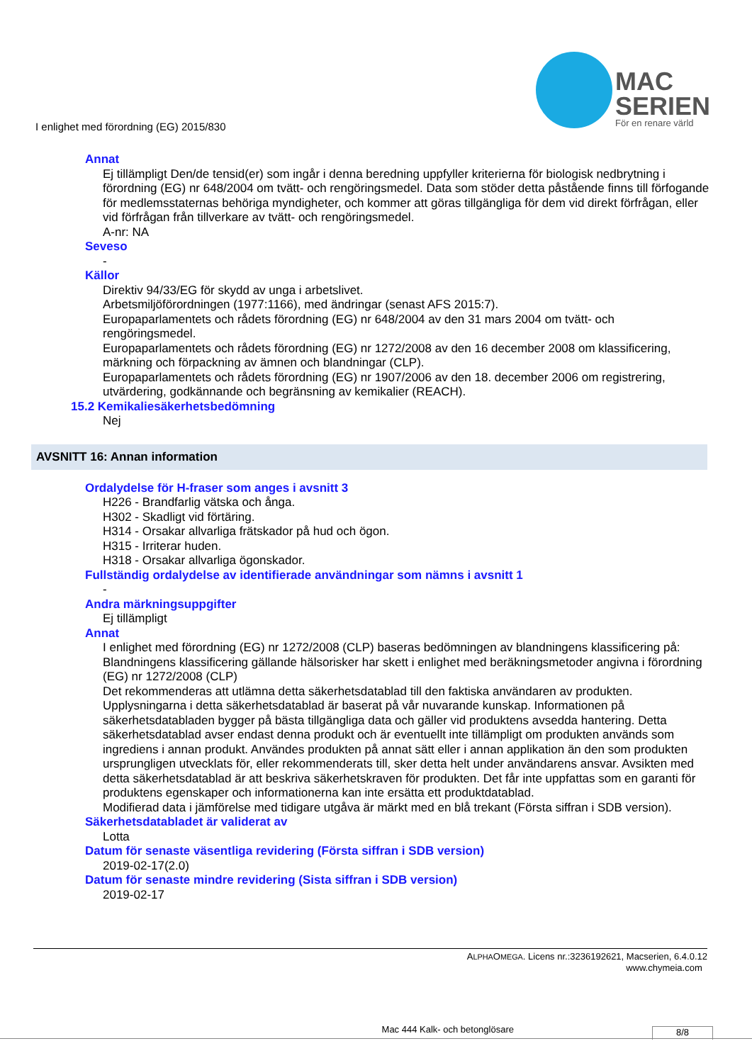I enlighet med förordning (EG) 2015/830
MAC
SERIEN
För en renare värld
Annat
Ej tillämpligt Den/de tensid(er) som ingår i denna beredning uppfyller kriterierna för biologisk nedbrytning i förordning (EG) nr 648/2004 om tvätt- och rengöringsmedel. Data som stöder detta påstående finns till förfogande för medlemsstaternas behöriga myndigheter, och kommer att göras tillgängliga för dem vid direkt förfrågan, eller vid förfrågan från tillverkare av tvätt- och rengöringsmedel.
A-nr: NA
Seveso
-
Källor
Direktiv 94/33/EG för skydd av unga i arbetslivet.
Arbetsmiljöförordningen (1977:1166), med ändringar (senast AFS 2015:7).
Europaparlamentets och rådets förordning (EG) nr 648/2004 av den 31 mars 2004 om tvätt- och rengöringsmedel.
Europaparlamentets och rådets förordning (EG) nr 1272/2008 av den 16 december 2008 om klassificering, märkning och förpackning av ämnen och blandningar (CLP).
Europaparlamentets och rådets förordning (EG) nr 1907/2006 av den 18. december 2006 om registrering, utvärdering, godkännande och begränsning av kemikalier (REACH).
15.2 Kemikaliesäkerhetsbedömning
Nej
AVSNITT 16: Annan information
Ordalydelse för H-fraser som anges i avsnitt 3
H226 - Brandfarlig vätska och ånga.
H302 - Skadligt vid förtäring.
H314 - Orsakar allvarliga frätskador på hud och ögon.
H315 - Irriterar huden.
H318 - Orsakar allvarliga ögonskador.
Fullständig ordalydelse av identifierade användningar som nämns i avsnitt 1
-
Andra märkningsuppgifter
Ej tillämpligt
Annat
I enlighet med förordning (EG) nr 1272/2008 (CLP) baseras bedömningen av blandningens klassificering på:
Blandningens klassificering gällande hälsorisker har skett i enlighet med beräkningsmetoder angivna i förordning (EG) nr 1272/2008 (CLP)
Det rekommenderas att utlämna detta säkerhetsdatablad till den faktiska användaren av produkten.
Upplysningarna i detta säkerhetsdatablad är baserat på vår nuvarande kunskap. Informationen på säkerhetsdatabladen bygger på bästa tillgängliga data och gäller vid produktens avsedda hantering. Detta säkerhetsdatablad avser endast denna produkt och är eventuellt inte tillämpligt om produkten används som ingrediens i annan produkt. Användes produkten på annat sätt eller i annan applikation än den som produkten ursprungligen utvecklats för, eller rekommenderats till, sker detta helt under användarens ansvar. Avsikten med detta säkerhetsdatablad är att beskriva säkerhetskraven för produkten. Det får inte uppfattas som en garanti för produktens egenskaper och informationerna kan inte ersätta ett produktdatablad.
Modifierad data i jämförelse med tidigare utgåva är märkt med en blå trekant (Första siffran i SDB version).
Säkerhetsdatabladet är validerat av
Lotta
Datum för senaste väsentliga revidering (Första siffran i SDB version)
2019-02-17(2.0)
Datum för senaste mindre revidering (Sista siffran i SDB version)
2019-02-17
ALPHAOMEGA. Licens nr.:3236192621, Macserien, 6.4.0.12
www.chymeia.com
Mac 444 Kalk- och betonglösare 8/8